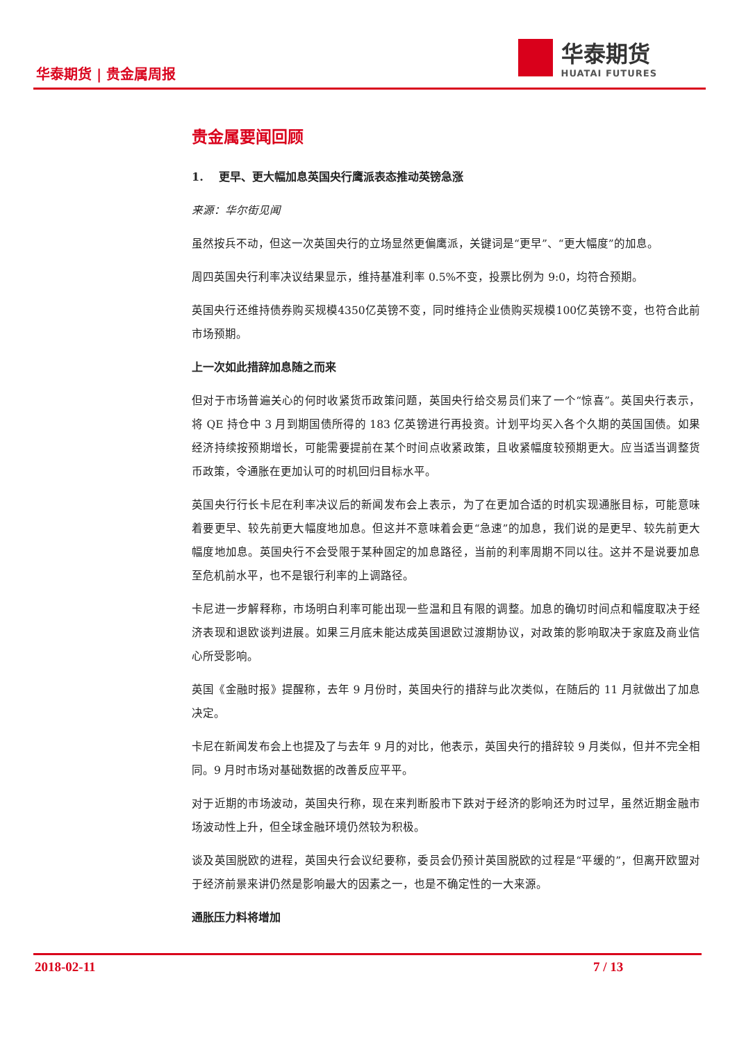华泰期货 | 贵金属周报
华泰期货
HUATAI FUTURES
贵金属要闻回顾
1. 更早、更大幅加息英国央行鹰派表态推动英镑急涨
来源：华尔街见闻
虽然按兵不动，但这一次英国央行的立场显然更偏鹰派，关键词是“更早”、“更大幅度”的加息。
周四英国央行利率决议结果显示，维持基准利率 0.5%不变，投票比例为 9:0，均符合预期。
英国央行还维持债券购买规模4350亿英镑不变，同时维持企业债购买规模100亿英镑不变，也符合此前市场预期。
上一次如此措辞加息随之而来
但对于市场普遍关心的何时收紧货币政策问题，英国央行给交易员们来了一个“惊喜”。英国央行表示，将 QE 持仓中 3 月到期国债所得的 183 亿英镑进行再投资。计划平均买入各个久期的英国国债。如果经济持续按预期增长，可能需要提前在某个时间点收紧政策，且收紧幅度较预期更大。应当适当调整货币政策，令通胀在更加认可的时机回归目标水平。
英国央行行长卡尼在利率决议后的新闻发布会上表示，为了在更加合适的时机实现通胀目标，可能意味着要更早、较先前更大幅度地加息。但这并不意味着会更“急速”的加息，我们说的是更早、较先前更大幅度地加息。英国央行不会受限于某种固定的加息路径，当前的利率周期不同以往。这并不是说要加息至危机前水平，也不是银行利率的上调路径。
卡尼进一步解释称，市场明白利率可能出现一些温和且有限的调整。加息的确切时间点和幅度取决于经济表现和退欧谈判进展。如果三月底未能达成英国退欧过渡期协议，对政策的影响取决于家庭及商业信心所受影响。
英国《金融时报》提醒称，去年 9 月份时，英国央行的措辞与此次类似，在随后的 11 月就做出了加息决定。
卡尼在新闻发布会上也提及了与去年 9 月的对比，他表示，英国央行的措辞较 9 月类似，但并不完全相同。9 月时市场对基础数据的改善反应平平。
对于近期的市场波动，英国央行称，现在来判断股市下跌对于经济的影响还为时过早，虽然近期金融市场波动性上升，但全球金融环境仍然较为积极。
谈及英国脱欧的进程，英国央行会议纪要称，委员会仍预计英国脱欧的过程是“平缓的”，但离开欧盟对于经济前景来讲仍然是影响最大的因素之一，也是不确定性的一大来源。
通胀压力料将增加
2018-02-11 7 / 13